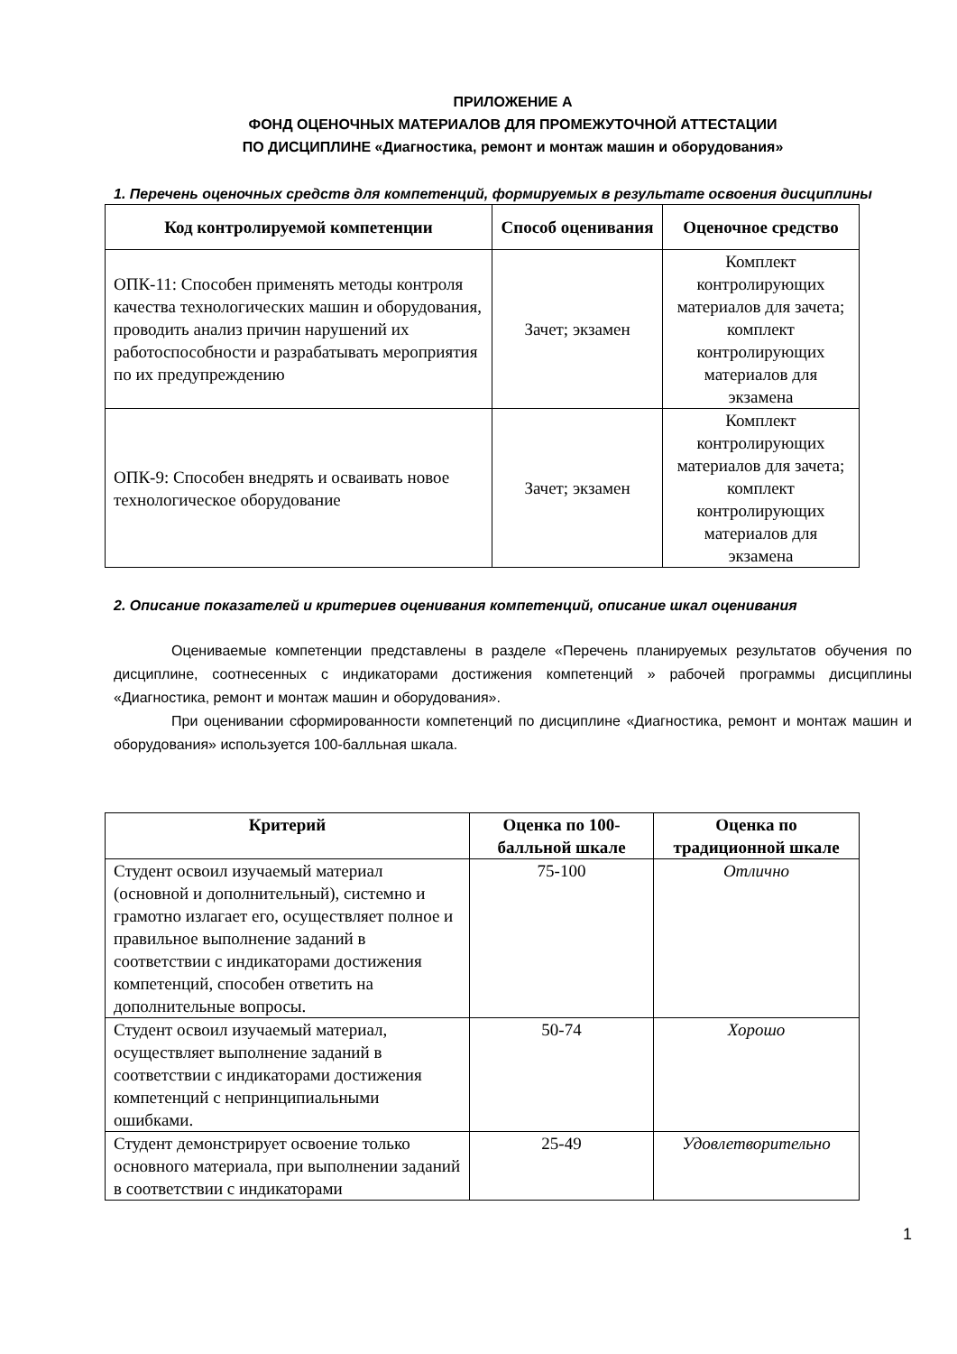ПРИЛОЖЕНИЕ А
ФОНД ОЦЕНОЧНЫХ МАТЕРИАЛОВ ДЛЯ ПРОМЕЖУТОЧНОЙ АТТЕСТАЦИИ
ПО ДИСЦИПЛИНЕ «Диагностика, ремонт и монтаж машин и оборудования»
1. Перечень оценочных средств для компетенций, формируемых в результате освоения дисциплины
| Код контролируемой компетенции | Способ оценивания | Оценочное средство |
| --- | --- | --- |
| ОПК-11: Способен применять методы контроля качества технологических машин и оборудования, проводить анализ причин нарушений их работоспособности и разрабатывать мероприятия по их предупреждению | Зачет; экзамен | Комплект контролирующих материалов для зачета; комплект контролирующих материалов для экзамена |
| ОПК-9: Способен внедрять и осваивать новое технологическое оборудование | Зачет; экзамен | Комплект контролирующих материалов для зачета; комплект контролирующих материалов для экзамена |
2. Описание показателей и критериев оценивания компетенций, описание шкал оценивания
Оцениваемые компетенции представлены в разделе «Перечень планируемых результатов обучения по дисциплине, соотнесенных с индикаторами достижения компетенций » рабочей программы дисциплины «Диагностика, ремонт и монтаж машин и оборудования».
При оценивании сформированности компетенций по дисциплине «Диагностика, ремонт и монтаж машин и оборудования» используется 100-балльная шкала.
| Критерий | Оценка по 100-балльной шкале | Оценка по традиционной шкале |
| --- | --- | --- |
| Студент освоил изучаемый материал (основной и дополнительный), системно и грамотно излагает его, осуществляет полное и правильное выполнение заданий в соответствии с индикаторами достижения компетенций, способен ответить на дополнительные вопросы. | 75-100 | Отлично |
| Студент освоил изучаемый материал, осуществляет выполнение заданий в соответствии с индикаторами достижения компетенций с непринципиальными ошибками. | 50-74 | Хорошо |
| Студент демонстрирует освоение только основного материала, при выполнении заданий в соответствии с индикаторами | 25-49 | Удовлетворительно |
1